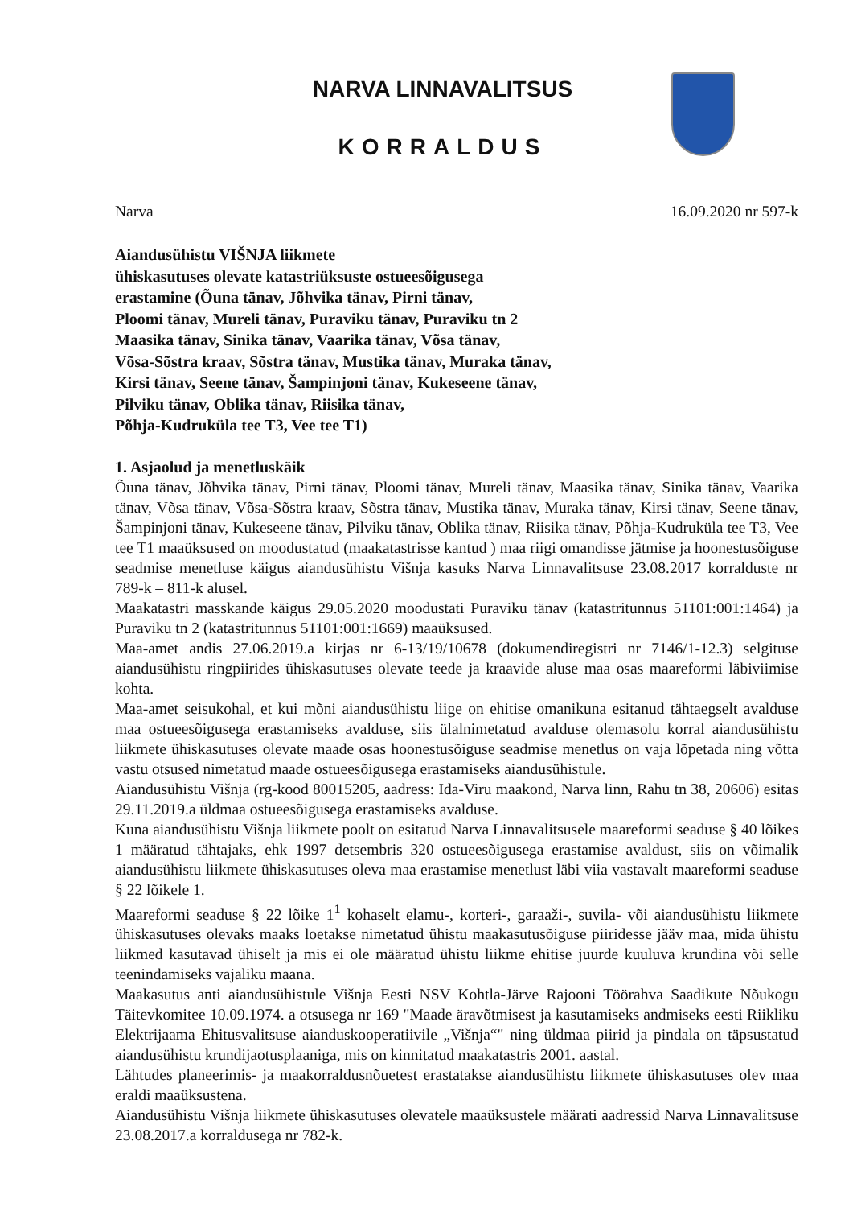NARVA LINNAVALITSUS
KORRALDUS
Narva 16.09.2020 nr 597-k
Aiandusühistu VIŠNJA liikmete
ühiskasutuses olevate katastriüksuste ostueesõigusega
erastamine (Õuna tänav, Jõhvika tänav, Pirni tänav,
Ploomi tänav, Mureli tänav, Puraviku tänav, Puraviku tn 2
Maasika tänav, Sinika tänav, Vaarika tänav, Võsa tänav,
Võsa-Sõstra kraav, Sõstra tänav, Mustika tänav, Muraka tänav,
Kirsi tänav, Seene tänav, Šampinjoni tänav, Kukeseene tänav,
Pilviku tänav, Oblika tänav, Riisika tänav,
Põhja-Kudruküla tee T3, Vee tee T1)
1. Asjaolud ja menetluskäik
Õuna tänav, Jõhvika tänav, Pirni tänav, Ploomi tänav, Mureli tänav, Maasika tänav, Sinika tänav, Vaarika tänav, Võsa tänav, Võsa-Sõstra kraav, Sõstra tänav, Mustika tänav, Muraka tänav, Kirsi tänav, Seene tänav, Šampinjoni tänav, Kukeseene tänav, Pilviku tänav, Oblika tänav, Riisika tänav, Põhja-Kudruküla tee T3, Vee tee T1 maaüksused on moodustatud (maakatastrisse kantud ) maa riigi omandisse jätmise ja hoonestusõiguse seadmise menetluse käigus aiandusühistu Višnja kasuks Narva Linnavalitsuse 23.08.2017 korralduste nr 789-k – 811-k alusel.
Maakatastri masskande käigus 29.05.2020 moodustati Puraviku tänav (katastritunnus 51101:001:1464) ja Puraviku tn 2 (katastritunnus 51101:001:1669) maaüksused.
Maa-amet andis 27.06.2019.a kirjas nr 6-13/19/10678 (dokumendiregistri nr 7146/1-12.3) selgituse aiandusühistu ringpiirides ühiskasutuses olevate teede ja kraavide aluse maa osas maareformi läbiviimise kohta.
Maa-amet seisukohal, et kui mõni aiandusühistu liige on ehitise omanikuna esitanud tähtaegselt avalduse maa ostueesõigusega erastamiseks avalduse, siis ülalnimetatud avalduse olemasolu korral aiandusühistu liikmete ühiskasutuses olevate maade osas hoonestusõiguse seadmise menetlus on vaja lõpetada ning võtta vastu otsused nimetatud maade ostueesõigusega erastamiseks aiandusühistule.
Aiandusühistu Višnja (rg-kood 80015205, aadress: Ida-Viru maakond, Narva linn, Rahu tn 38, 20606) esitas 29.11.2019.a üldmaa ostueesõigusega erastamiseks avalduse.
Kuna aiandusühistu Višnja liikmete poolt on esitatud Narva Linnavalitsusele maareformi seaduse § 40 lõikes 1 määratud tähtajaks, ehk 1997 detsembris 320 ostueesõigusega erastamise avaldust, siis on võimalik aiandusühistu liikmete ühiskasutuses oleva maa erastamise menetlust läbi viia vastavalt maareformi seaduse § 22 lõikele 1.
Maareformi seaduse § 22 lõike 1<sup>1</sup> kohaselt elamu-, korteri-, garaaži-, suvila- või aiandusühistu liikmete ühiskasutuses olevaks maaks loetakse nimetatud ühistu maakasutusõiguse piiridesse jääv maa, mida ühistu liikmed kasutavad ühiselt ja mis ei ole määratud ühistu liikme ehitise juurde kuuluva krundina või selle teenindamiseks vajaliku maana.
Maakasutus anti aiandusühistule Višnja Eesti NSV Kohtla-Järve Rajooni Töörahva Saadikute Nõukogu Täitevkomitee 10.09.1974. a otsusega nr 169 "Maade äravõtmisest ja kasutamiseks andmiseks eesti Riikliku Elektrijaama Ehitusvalitsuse aianduskooperatiivile „Višnja“" ning üldmaa piirid ja pindala on täpsustatud aiandusühistu krundijaotusplaaniga, mis on kinnitatud maakatastris 2001. aastal.
Lähtudes planeerimis- ja maakorraldusnõuetest erastatakse aiandusühistu liikmete ühiskasutuses olev maa eraldi maaüksustena.
Aiandusühistu Višnja liikmete ühiskasutuses olevatele maaüksustele määrati aadressid Narva Linnavalitsuse 23.08.2017.a korraldusega nr 782-k.